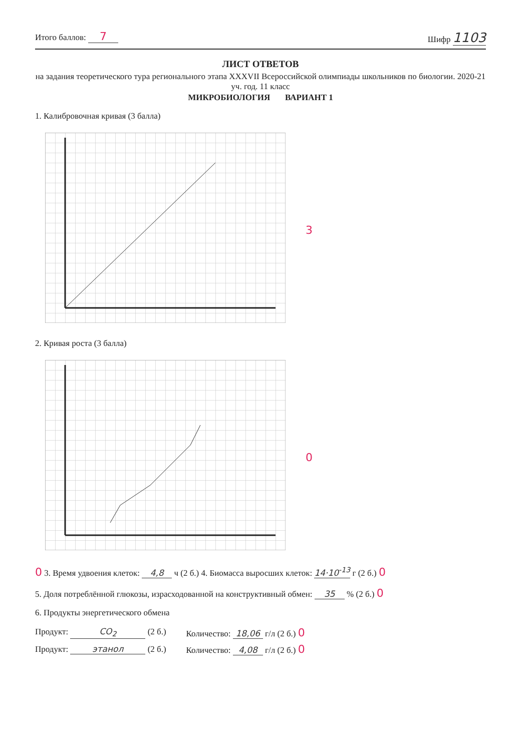Итого баллов: 7
Шифр 1103
ЛИСТ ОТВЕТОВ
на задания теоретического тура регионального этапа XXXVII Всероссийской олимпиады школьников по биологии. 2020-21 уч. год. 11 класс
МИКРОБИОЛОГИЯ ВАРИАНТ 1
1. Калибровочная кривая (3 балла)
3
2. Кривая роста (3 балла)
0
0 3. Время удвоения клеток: 4,8 ч (2 б.) 4. Биомасса выросших клеток: 14·10<sup>-13</sup> г (2 б.) 0
5. Доля потреблённой глюкозы, израсходованной на конструктивный обмен: 35 % (2 б.) 0
6. Продукты энергетического обмена
Продукт: CO<sub>2</sub> (2 б.) Количество: 18,06 г/л (2 б.) 0
Продукт: этанол (2 б.) Количество: 4,08 г/л (2 б.) 0